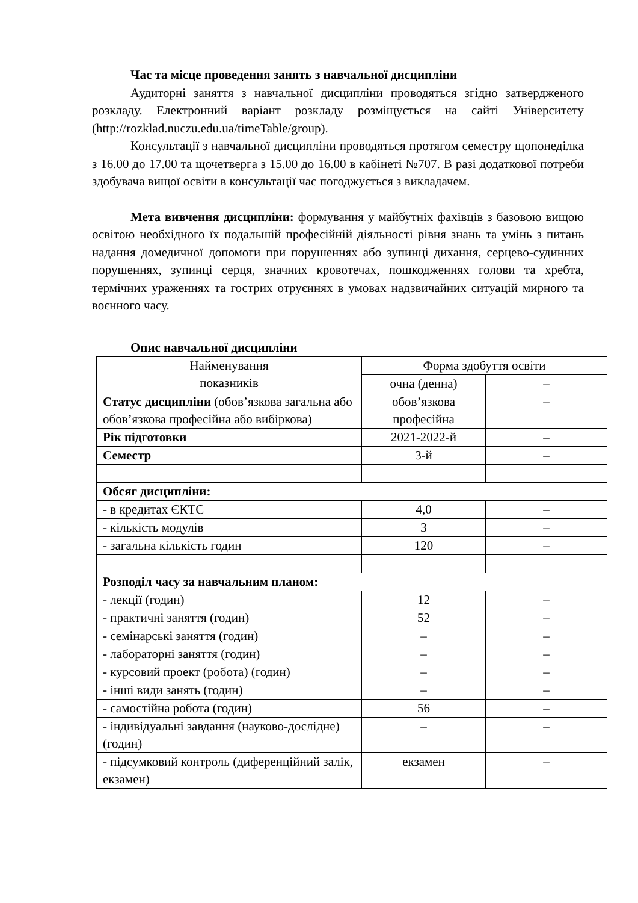Час та місце проведення занять з навчальної дисципліни
Аудиторні заняття з навчальної дисципліни проводяться згідно затвердженого розкладу. Електронний варіант розкладу розміщується на сайті Університету (http://rozklad.nuczu.edu.ua/timeTable/group).
Консультації з навчальної дисципліни проводяться протягом семестру щопонеділка з 16.00 до 17.00 та щочетверга з 15.00 до 16.00 в кабінеті №707. В разі додаткової потреби здобувача вищої освіти в консультації час погоджується з викладачем.
Мета вивчення дисципліни: формування у майбутніх фахівців з базовою вищою освітою необхідного їх подальшій професійній діяльності рівня знань та умінь з питань надання домедичної допомоги при порушеннях або зупинці дихання, серцево-судинних порушеннях, зупинці серця, значних кровотечах, пошкодженнях голови та хребта, термічних ураженнях та гострих отруєннях в умовах надзвичайних ситуацій мирного та воєнного часу.
Опис навчальної дисципліни
| Найменування показників | Форма здобуття освіти | |
| | очна (денна) | – |
| Статус дисципліни (обов’язкова загальна або обов’язкова професійна або вибіркова) | обов’язкова професійна | – |
| Рік підготовки | 2021-2022-й | – |
| Семестр | 3-й | – |
| Обсяг дисципліни: | | |
| - в кредитах ЄКТС | 4,0 | – |
| - кількість модулів | 3 | – |
| - загальна кількість годин | 120 | – |
| Розподіл часу за навчальним планом: | | |
| - лекції (годин) | 12 | – |
| - практичні заняття (годин) | 52 | – |
| - семінарські заняття (годин) | – | – |
| - лабораторні заняття (годин) | – | – |
| - курсовий проект (робота) (годин) | – | – |
| - інші види занять (годин) | – | – |
| - самостійна робота (годин) | 56 | – |
| - індивідуальні завдання (науково-дослідне) (годин) | – | – |
| - підсумковий контроль (диференційний залік, екзамен) | екзамен | – |